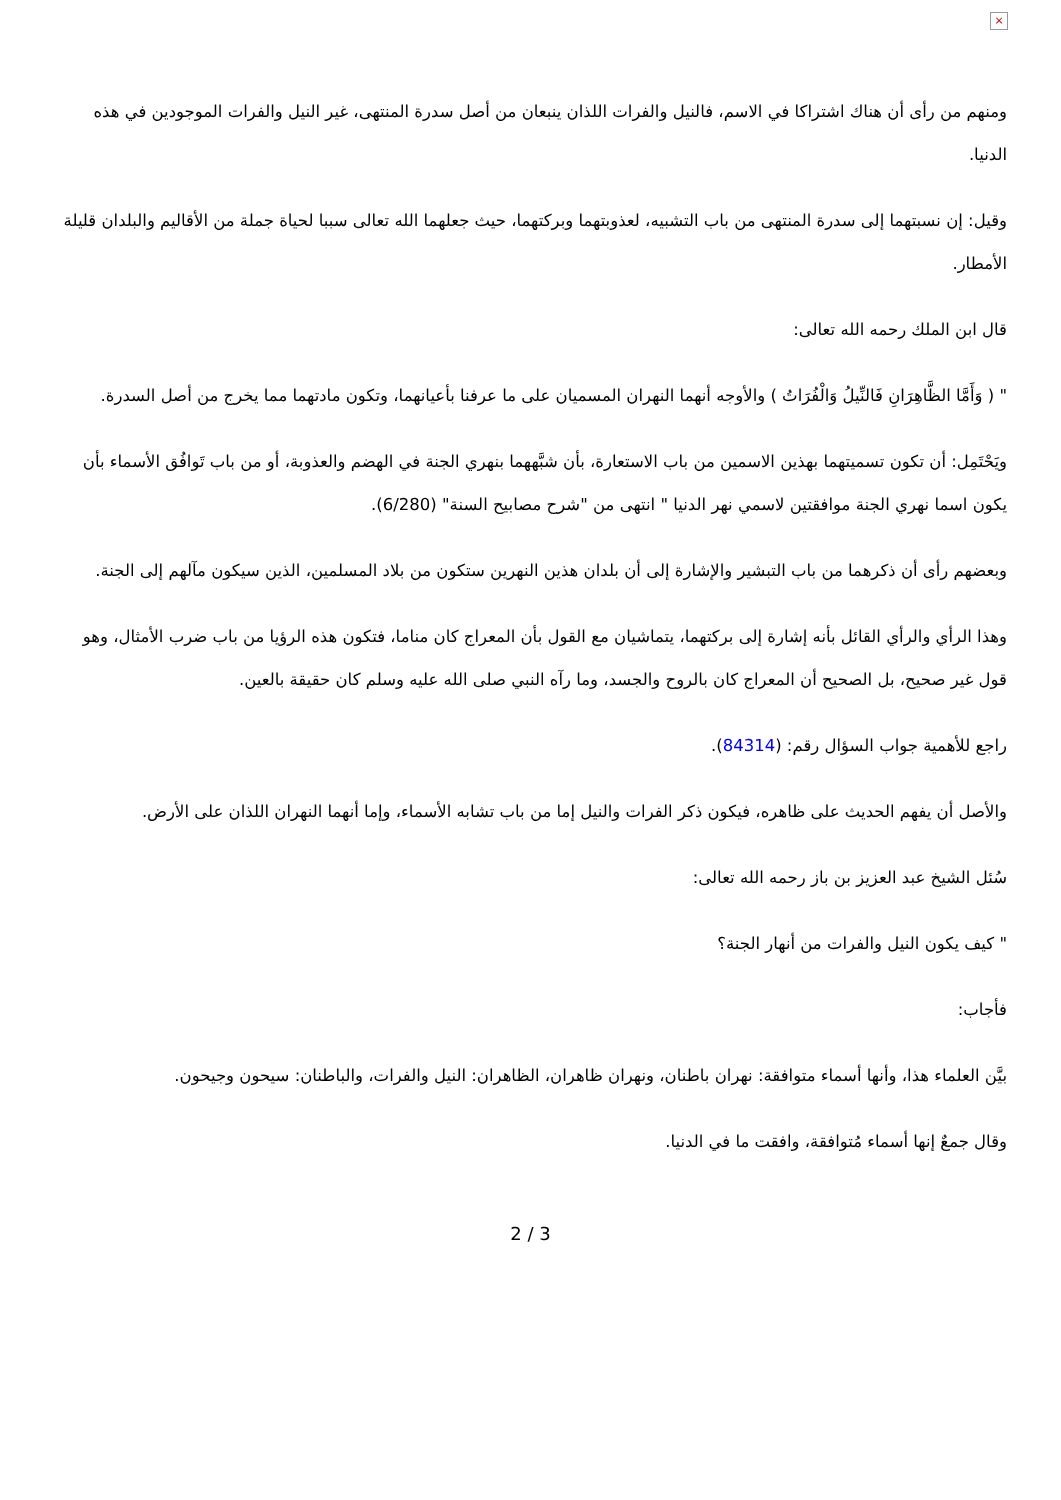×
ومنهم من رأى أن هناك اشتراكا في الاسم، فالنيل والفرات اللذان ينبعان من أصل سدرة المنتهى، غير النيل والفرات الموجودين في هذه الدنيا.
وقيل: إن نسبتهما إلى سدرة المنتهى من باب التشبيه، لعذوبتهما وبركتهما، حيث جعلهما الله تعالى سببا لحياة جملة من الأقاليم والبلدان قليلة الأمطار.
قال ابن الملك رحمه الله تعالى:
" ( وَأَمَّا الظَّاهِرَانِ فَالنِّيلُ وَالْفُرَاتُ ) والأوجه أنهما النهران المسميان على ما عرفنا بأعيانهما، وتكون مادتهما مما يخرج من أصل السدرة.
ويَحْتَمِل: أن تكون تسميتهما بهذين الاسمين من باب الاستعارة، بأن شبَّههما بنهري الجنة في الهضم والعذوبة، أو من باب تَوافُق الأسماء بأن يكون اسما نهري الجنة موافقتين لاسمي نهر الدنيا " انتهى من "شرح مصابيح السنة" (6/280).
وبعضهم رأى أن ذكرهما من باب التبشير والإشارة إلى أن بلدان هذين النهرين ستكون من بلاد المسلمين، الذين سيكون مآلهم إلى الجنة.
وهذا الرأي والرأي القائل بأنه إشارة إلى بركتهما، يتماشيان مع القول بأن المعراج كان مناما، فتكون هذه الرؤيا من باب ضرب الأمثال، وهو قول غير صحيح، بل الصحيح أن المعراج كان بالروح والجسد، وما رآه النبي صلى الله عليه وسلم كان حقيقة بالعين.
راجع للأهمية جواب السؤال رقم: (84314).
والأصل أن يفهم الحديث على ظاهره، فيكون ذكر الفرات والنيل إما من باب تشابه الأسماء، وإما أنهما النهران اللذان على الأرض.
سُئل الشيخ عبد العزيز بن باز رحمه الله تعالى:
" كيف يكون النيل والفرات من أنهار الجنة؟
فأجاب:
بيَّن العلماء هذا، وأنها أسماء متوافقة: نهران باطنان، ونهران ظاهران، الظاهران: النيل والفرات، والباطنان: سيحون وجيحون.
وقال جمعٌ إنها أسماء مُتوافقة، وافقت ما في الدنيا.
2 / 3